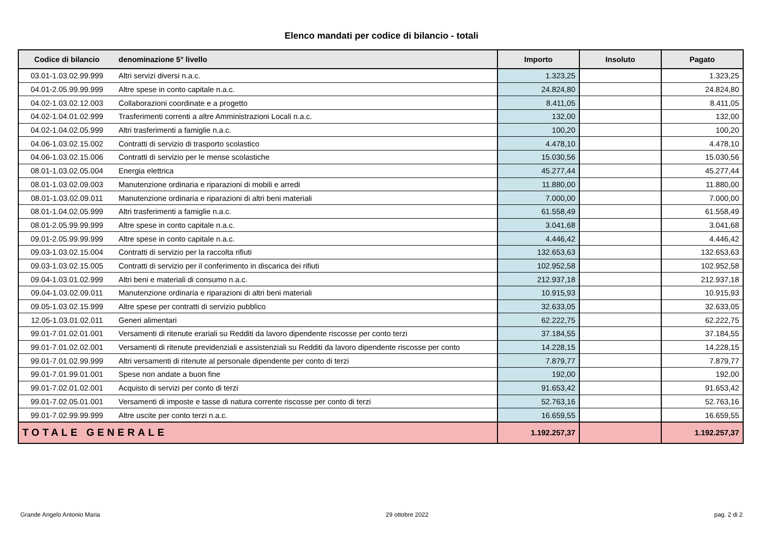Elenco mandati per codice di bilancio - totali
| Codice di bilancio | denominazione 5° livello | Importo | Insoluto | Pagato |
| --- | --- | --- | --- | --- |
| 03.01-1.03.02.99.999 | Altri servizi diversi n.a.c. | 1.323,25 | | 1.323,25 |
| 04.01-2.05.99.99.999 | Altre spese in conto capitale n.a.c. | 24.824,80 | | 24.824,80 |
| 04.02-1.03.02.12.003 | Collaborazioni coordinate e a progetto | 8.411,05 | | 8.411,05 |
| 04.02-1.04.01.02.999 | Trasferimenti correnti a altre Amministrazioni Locali n.a.c. | 132,00 | | 132,00 |
| 04.02-1.04.02.05.999 | Altri trasferimenti a famiglie n.a.c. | 100,20 | | 100,20 |
| 04.06-1.03.02.15.002 | Contratti di servizio di trasporto scolastico | 4.478,10 | | 4.478,10 |
| 04.06-1.03.02.15.006 | Contratti di servizio per le mense scolastiche | 15.030,56 | | 15.030,56 |
| 08.01-1.03.02.05.004 | Energia elettrica | 45.277,44 | | 45.277,44 |
| 08.01-1.03.02.09.003 | Manutenzione ordinaria e riparazioni di mobili e arredi | 11.880,00 | | 11.880,00 |
| 08.01-1.03.02.09.011 | Manutenzione ordinaria e riparazioni di altri beni materiali | 7.000,00 | | 7.000,00 |
| 08.01-1.04.02.05.999 | Altri trasferimenti a famiglie n.a.c. | 61.558,49 | | 61.558,49 |
| 08.01-2.05.99.99.999 | Altre spese in conto capitale n.a.c. | 3.041,68 | | 3.041,68 |
| 09.01-2.05.99.99.999 | Altre spese in conto capitale n.a.c. | 4.446,42 | | 4.446,42 |
| 09.03-1.03.02.15.004 | Contratti di servizio per la raccolta rifiuti | 132.653,63 | | 132.653,63 |
| 09.03-1.03.02.15.005 | Contratti di servizio per il conferimento in discarica dei rifiuti | 102.952,58 | | 102.952,58 |
| 09.04-1.03.01.02.999 | Altri beni e materiali di consumo n.a.c. | 212.937,18 | | 212.937,18 |
| 09.04-1.03.02.09.011 | Manutenzione ordinaria e riparazioni di altri beni materiali | 10.915,93 | | 10.915,93 |
| 09.05-1.03.02.15.999 | Altre spese per contratti di servizio pubblico | 32.633,05 | | 32.633,05 |
| 12.05-1.03.01.02.011 | Generi alimentari | 62.222,75 | | 62.222,75 |
| 99.01-7.01.02.01.001 | Versamenti di ritenute erariali su Redditi da lavoro dipendente riscosse per conto terzi | 37.184,55 | | 37.184,55 |
| 99.01-7.01.02.02.001 | Versamenti di ritenute previdenziali e assistenziali su Redditi da lavoro dipendente riscosse per conto | 14.228,15 | | 14.228,15 |
| 99.01-7.01.02.99.999 | Altri versamenti di ritenute al personale dipendente per conto di terzi | 7.879,77 | | 7.879,77 |
| 99.01-7.01.99.01.001 | Spese non andate a buon fine | 192,00 | | 192,00 |
| 99.01-7.02.01.02.001 | Acquisto di servizi per conto di terzi | 91.653,42 | | 91.653,42 |
| 99.01-7.02.05.01.001 | Versamenti di imposte e tasse di natura corrente riscosse per conto di terzi | 52.763,16 | | 52.763,16 |
| 99.01-7.02.99.99.999 | Altre uscite per conto terzi n.a.c. | 16.659,55 | | 16.659,55 |
| TOTALE GENERALE | | 1.192.257,37 | | 1.192.257,37 |
Grande Angelo Antonio Maria 29 ottobre 2022 pag. 2 di 2